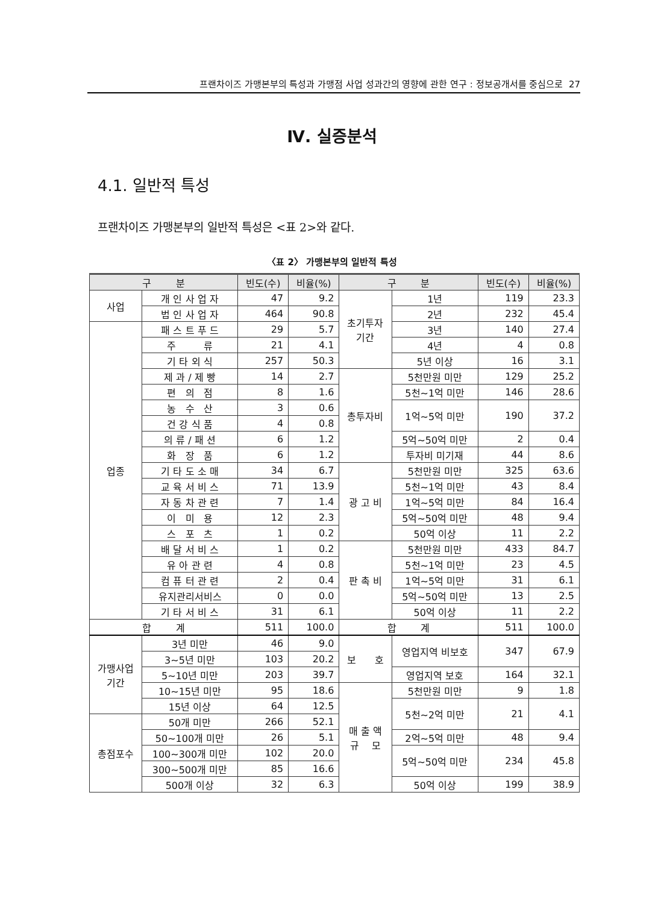프랜차이즈 가맹본부의 특성과 가맹점 사업 성과간의 영향에 관한 연구 : 정보공개서를 중심으로 27
Ⅳ. 실증분석
4.1. 일반적 특성
프랜차이즈 가맹본부의 일반적 특성은 <표 2>와 같다.
〈표 2〉 가맹본부의 일반적 특성
| 구 분 | | 빈도(수) | 비율(%) | 구 분 | | 빈도(수) | 비율(%) |
| --- | --- | --- | --- | --- | --- | --- | --- |
| 사업 | 개 인 사 업 자 | 47 | 9.2 | 초기투자 기간 | 1년 | 119 | 23.3 |
| | 법 인 사 업 자 | 464 | 90.8 | | 2년 | 232 | 45.4 |
| 업종 | 패 스 트 푸 드 | 29 | 5.7 | | 3년 | 140 | 27.4 |
| | 주 류 | 21 | 4.1 | | 4년 | 4 | 0.8 |
| | 기 타 외 식 | 257 | 50.3 | | 5년 이상 | 16 | 3.1 |
| | 제 과 / 제 빵 | 14 | 2.7 | 총투자비 | 5천만원 미만 | 129 | 25.2 |
| | 편 의 점 | 8 | 1.6 | | 5천~1억 미만 | 146 | 28.6 |
| | 농 수 산 | 3 | 0.6 | | 1억~5억 미만 | 190 | 37.2 |
| | 건 강 식 품 | 4 | 0.8 | | | | |
| | 의 류 / 패 션 | 6 | 1.2 | | 5억~50억 미만 | 2 | 0.4 |
| | 화 장 품 | 6 | 1.2 | | 투자비 미기재 | 44 | 8.6 |
| | 기 타 도 소 매 | 34 | 6.7 | 광 고 비 | 5천만원 미만 | 325 | 63.6 |
| | 교 육 서 비 스 | 71 | 13.9 | | 5천~1억 미만 | 43 | 8.4 |
| | 자 동 차 관 련 | 7 | 1.4 | | 1억~5억 미만 | 84 | 16.4 |
| | 이 미 용 | 12 | 2.3 | | 5억~50억 미만 | 48 | 9.4 |
| | 스 포 츠 | 1 | 0.2 | | 50억 이상 | 11 | 2.2 |
| | 배 달 서 비 스 | 1 | 0.2 | 판 촉 비 | 5천만원 미만 | 433 | 84.7 |
| | 유 아 관 련 | 4 | 0.8 | | 5천~1억 미만 | 23 | 4.5 |
| | 컴 퓨 터 관 련 | 2 | 0.4 | | 1억~5억 미만 | 31 | 6.1 |
| | 유지관리서비스 | 0 | 0.0 | | 5억~50억 미만 | 13 | 2.5 |
| | 기 타 서 비 스 | 31 | 6.1 | | 50억 이상 | 11 | 2.2 |
| 합 계 | | 511 | 100.0 | 합 계 | | 511 | 100.0 |
| 가맹사업 기간 | 3년 미만 | 46 | 9.0 | 보 호 | 영업지역 비보호 | 347 | 67.9 |
| | 3~5년 미만 | 103 | 20.2 | | | | |
| | 5~10년 미만 | 203 | 39.7 | | 영업지역 보호 | 164 | 32.1 |
| | 10~15년 미만 | 95 | 18.6 | 매 출 액 규 모 | 5천만원 미만 | 9 | 1.8 |
| | 15년 이상 | 64 | 12.5 | | 5천~2억 미만 | 21 | 4.1 |
| 총점포수 | 50개 미만 | 266 | 52.1 | | | | |
| | 50~100개 미만 | 26 | 5.1 | | 2억~5억 미만 | 48 | 9.4 |
| | 100~300개 미만 | 102 | 20.0 | | 5억~50억 미만 | 234 | 45.8 |
| | 300~500개 미만 | 85 | 16.6 | | | | |
| | 500개 이상 | 32 | 6.3 | | 50억 이상 | 199 | 38.9 |